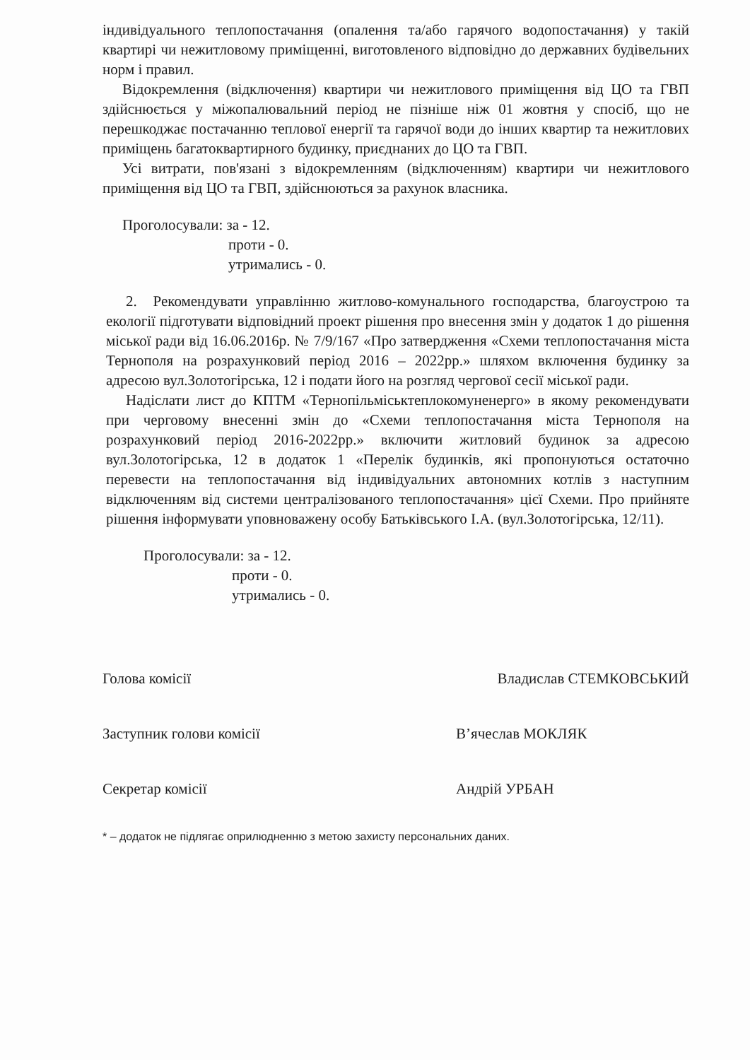індивідуального теплопостачання (опалення та/або гарячого водопостачання) у такій квартирі чи нежитловому приміщенні, виготовленого відповідно до державних будівельних норм і правил.
Відокремлення (відключення) квартири чи нежитлового приміщення від ЦО та ГВП здійснюється у міжопалювальний період не пізніше ніж 01 жовтня у спосіб, що не перешкоджає постачанню теплової енергії та гарячої води до інших квартир та нежитлових приміщень багатоквартирного будинку, приєднаних до ЦО та ГВП.
Усі витрати, пов'язані з відокремленням (відключенням) квартири чи нежитлового приміщення від ЦО та ГВП, здійснюються за рахунок власника.
Проголосували: за - 12.
проти - 0.
утримались - 0.
2. Рекомендувати управлінню житлово-комунального господарства, благоустрою та екології підготувати відповідний проект рішення про внесення змін у додаток 1 до рішення міської ради від 16.06.2016р. № 7/9/167 «Про затвердження «Схеми теплопостачання міста Тернополя на розрахунковий період 2016 – 2022рр.» шляхом включення будинку за адресою вул.Золотогірська, 12 і подати його на розгляд чергової сесії міської ради.
Надіслати лист до КПТМ «Тернопільміськтеплокомуненерго» в якому рекомендувати при черговому внесенні змін до «Схеми теплопостачання міста Тернополя на розрахунковий період 2016-2022рр.» включити житловий будинок за адресою вул.Золотогірська, 12 в додаток 1 «Перелік будинків, які пропонуються остаточно перевести на теплопостачання від індивідуальних автономних котлів з наступним відключенням від системи централізованого теплопостачання» цієї Схеми. Про прийняте рішення інформувати уповноважену особу Батьківського І.А. (вул.Золотогірська, 12/11).
Проголосували: за - 12.
проти - 0.
утримались - 0.
Голова комісії Владислав СТЕМКОВСЬКИЙ
Заступник голови комісії В’ячеслав МОКЛЯК
Секретар комісії Андрій УРБАН
* – додаток не підлягає оприлюдненню з метою захисту персональних даних.